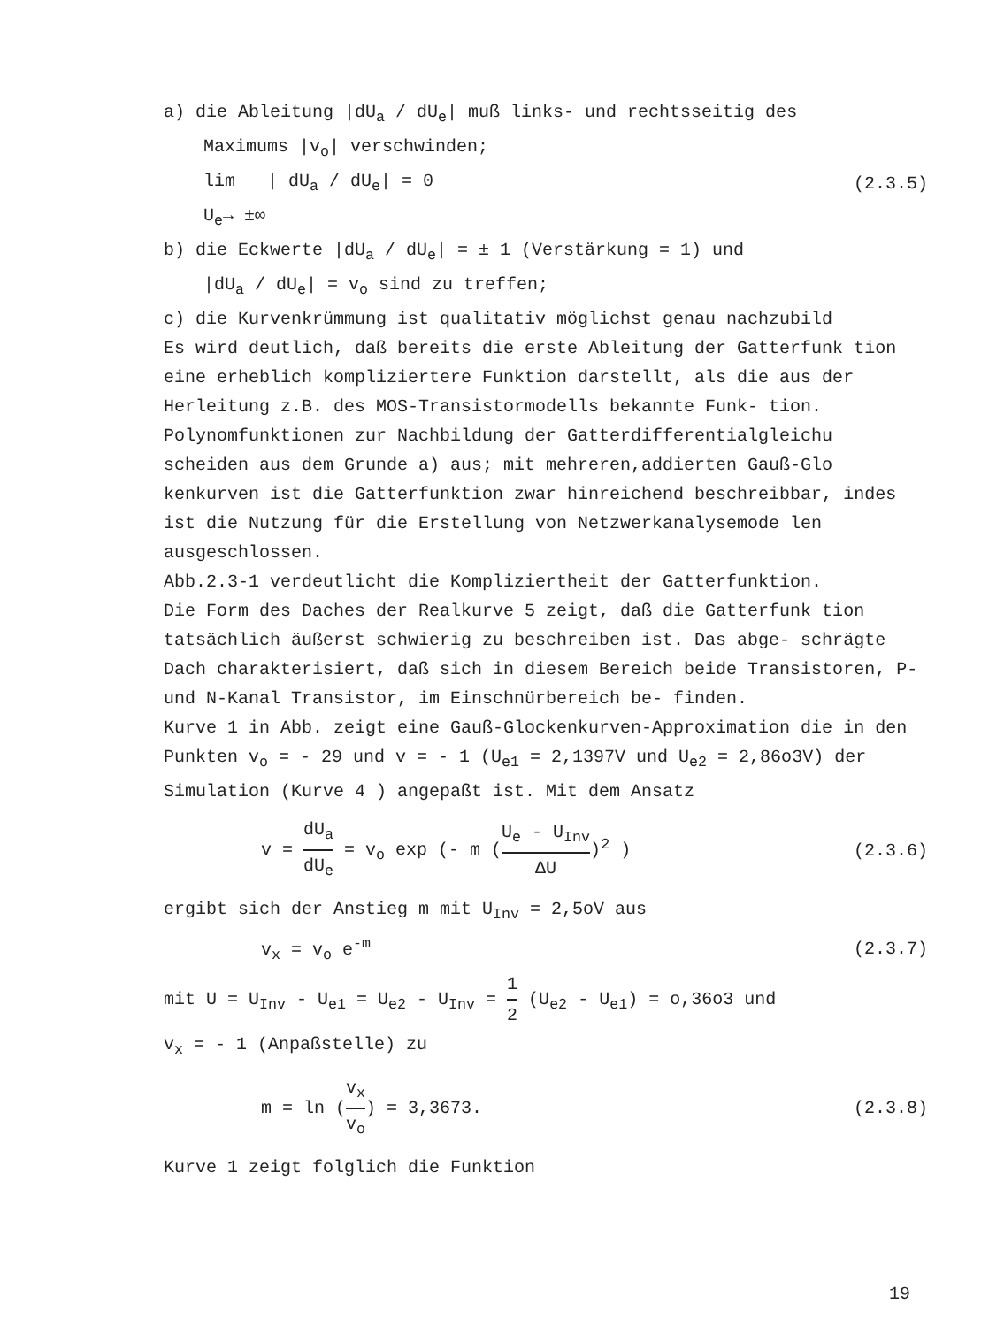a) die Ableitung |dU<sub>a</sub> / dU<sub>e</sub>| muß links- und rechtsseitig des
Maximums |v<sub>o</sub>| verschwinden;
lim | dU<sub>a</sub> / dU<sub>e</sub>| = 0 (2.3.5)
U<sub>e</sub>→ ±∞
b) die Eckwerte |dU<sub>a</sub> / dU<sub>e</sub>| = ± 1 (Verstärkung = 1) und
|dU<sub>a</sub> / dU<sub>e</sub>| = v<sub>o</sub> sind zu treffen;
c) die Kurvenkrümmung ist qualitativ möglichst genau nachzubild
Es wird deutlich, daß bereits die erste Ableitung der Gatterfunk tion eine erheblich kompliziertere Funktion darstellt, als die aus der Herleitung z.B. des MOS-Transistormodells bekannte Funk- tion.
Polynomfunktionen zur Nachbildung der Gatterdifferentialgleichu scheiden aus dem Grunde a) aus; mit mehreren,addierten Gauß-Glo kenkurven ist die Gatterfunktion zwar hinreichend beschreibbar, indes ist die Nutzung für die Erstellung von Netzwerkanalysemode len ausgeschlossen.
Abb.2.3-1 verdeutlicht die Kompliziertheit der Gatterfunktion.
Die Form des Daches der Realkurve 5 zeigt, daß die Gatterfunk tion tatsächlich äußerst schwierig zu beschreiben ist. Das abge- schrägte Dach charakterisiert, daß sich in diesem Bereich beide Transistoren, P- und N-Kanal Transistor, im Einschnürbereich be- finden.
Kurve 1 in Abb. zeigt eine Gauß-Glockenkurven-Approximation die in den Punkten v<sub>o</sub> = - 29 und v = - 1 (U<sub>e1</sub> = 2,1397V und U<sub>e2</sub> = 2,86o3V) der Simulation (Kurve 4 ) angepaßt ist. Mit dem Ansatz
v = dU<sub>a</sub> dU<sub>e</sub> = v<sub>o</sub> exp (- m (U<sub>e</sub> - U<sub>Inv</sub> ΔU)<sup>2</sup> ) (2.3.6)
ergibt sich der Anstieg m mit U<sub>Inv</sub> = 2,5oV aus
v<sub>x</sub> = v<sub>o</sub> e<sup>-m</sup> (2.3.7)
mit U = U<sub>Inv</sub> - U<sub>e1</sub> = U<sub>e2</sub> - U<sub>Inv</sub> = 1 2 (U<sub>e2</sub> - U<sub>e1</sub>) = o,36o3 und
v<sub>x</sub> = - 1 (Anpaßstelle) zu
m = ln (v<sub>x</sub> v<sub>o</sub>) = 3,3673. (2.3.8)
Kurve 1 zeigt folglich die Funktion
19